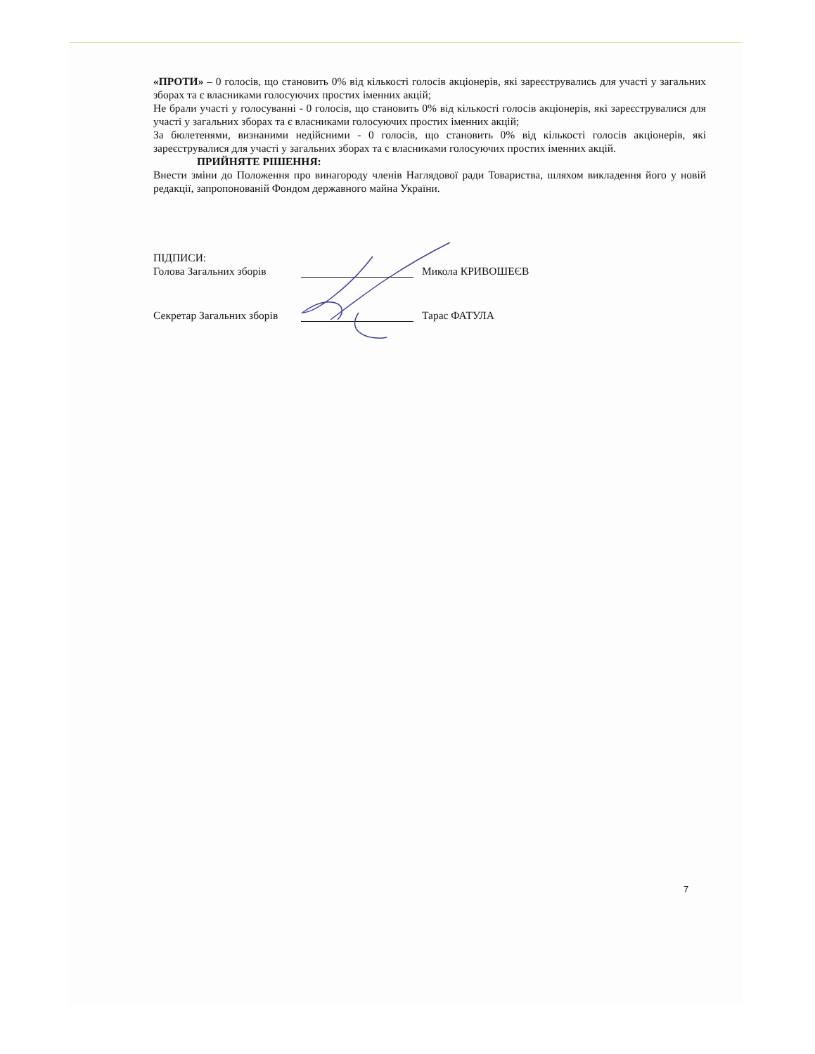«ПРОТИ» – 0 голосів, що становить 0% від кількості голосів акціонерів, які зареєструвались для участі у загальних зборах та є власниками голосуючих простих іменних акцій;
Не брали участі у голосуванні - 0 голосів, що становить 0% від кількості голосів акціонерів, які зареєструвалися для участі у загальних зборах та є власниками голосуючих простих іменних акцій;
За бюлетенями, визнаними недійсними - 0 голосів, що становить 0% від кількості голосів акціонерів, які зареєструвалися для участі у загальних зборах та є власниками голосуючих простих іменних акцій.
ПРИЙНЯТЕ РІШЕННЯ:
Внести зміни до Положення про винагороду членів Наглядової ради Товариства, шляхом викладення його у новій редакції, запропонованій Фондом державного майна України.
ПІДПИСИ:
Голова Загальних зборів Микола КРИВОШЕЄВ
Секретар Загальних зборів Тарас ФАТУЛА
7